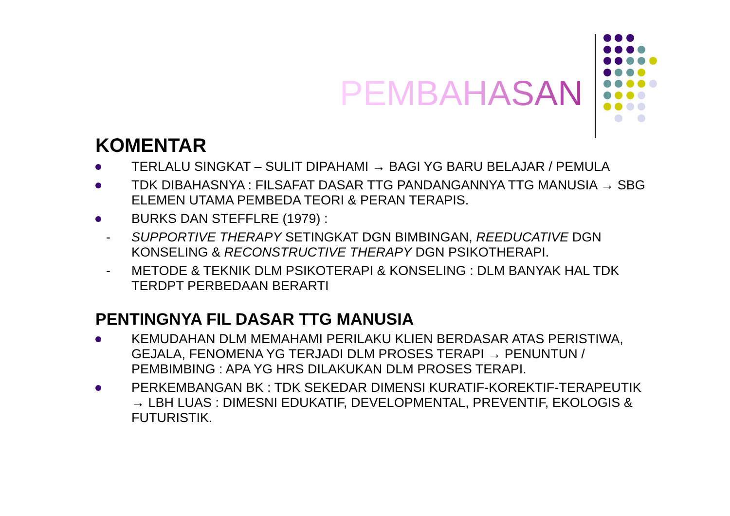PEMBAHASAN
KOMENTAR
TERLALU SINGKAT – SULIT DIPAHAMI → BAGI YG BARU BELAJAR / PEMULA
TDK DIBAHASNYA : FILSAFAT DASAR TTG PANDANGANNYA TTG MANUSIA → SBG ELEMEN UTAMA PEMBEDA TEORI & PERAN TERAPIS.
BURKS DAN STEFFLRE (1979) :
- SUPPORTIVE THERAPY SETINGKAT DGN BIMBINGAN, REEDUCATIVE DGN KONSELING & RECONSTRUCTIVE THERAPY DGN PSIKOTHERAPI.
- METODE & TEKNIK DLM PSIKOTERAPI & KONSELING : DLM BANYAK HAL TDK TERDPT PERBEDAAN BERARTI
PENTINGNYA FIL DASAR TTG MANUSIA
KEMUDAHAN DLM MEMAHAMI PERILAKU KLIEN BERDASAR ATAS PERISTIWA, GEJALA, FENOMENA YG TERJADI DLM PROSES TERAPI → PENUNTUN / PEMBIMBING : APA YG HRS DILAKUKAN DLM PROSES TERAPI.
PERKEMBANGAN BK : TDK SEKEDAR DIMENSI KURATIF-KOREKTIF-TERAPEUTIK → LBH LUAS : DIMESNI EDUKATIF, DEVELOPMENTAL, PREVENTIF, EKOLOGIS & FUTURISTIK.